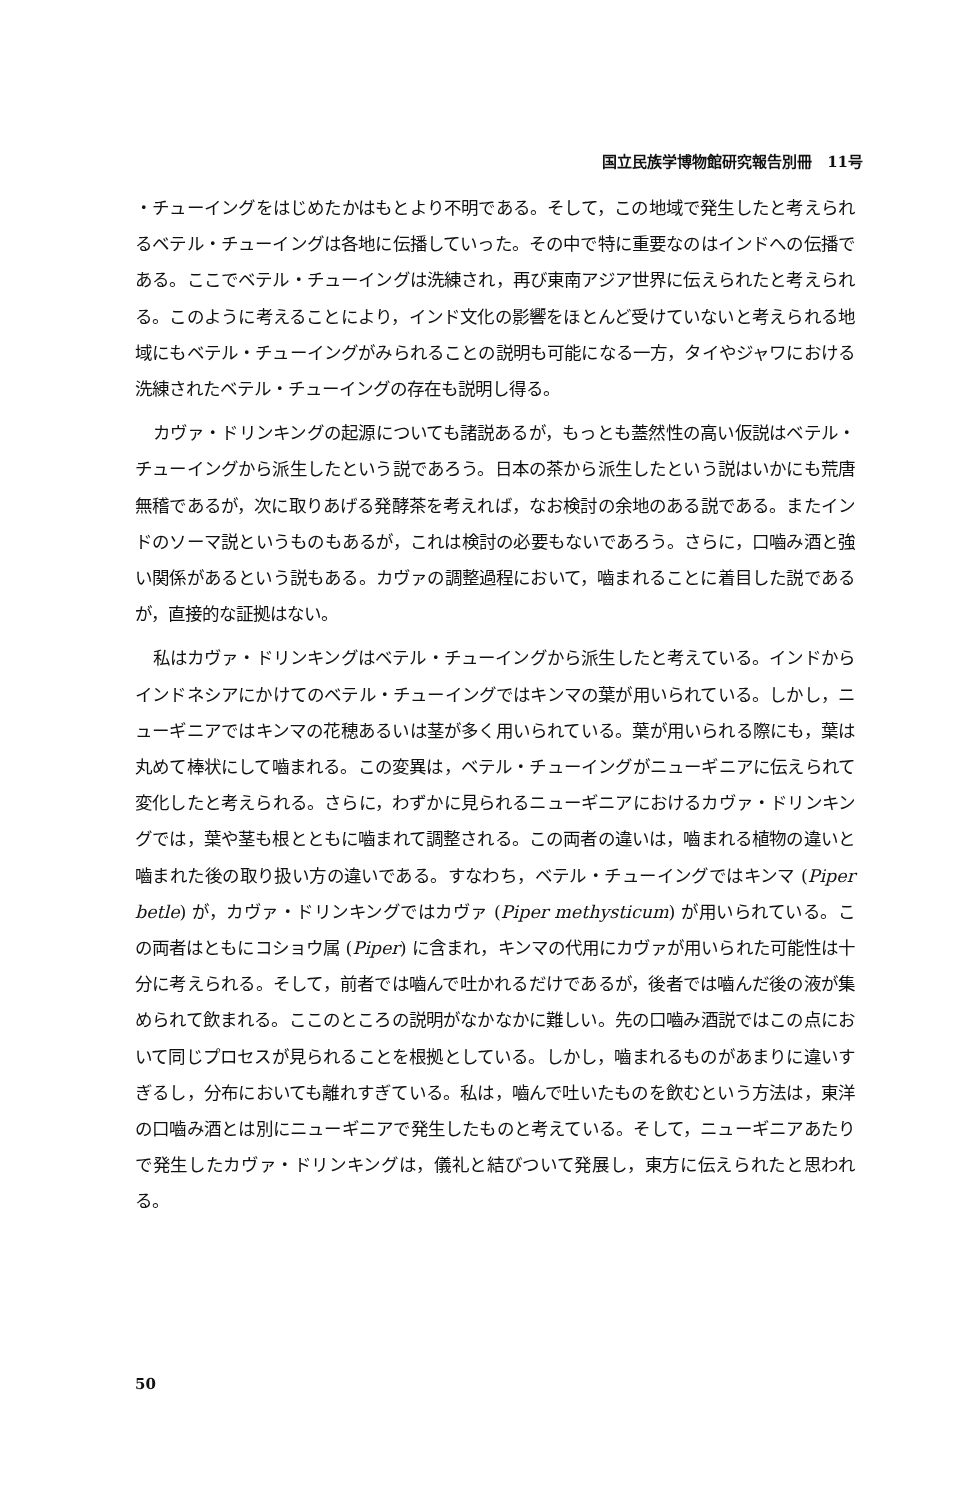国立民族学博物館研究報告別冊　11号
・チューイングをはじめたかはもとより不明である。そして，この地域で発生したと考えられるベテル・チューイングは各地に伝播していった。その中で特に重要なのはインドへの伝播である。ここでベテル・チューイングは洗練され，再び東南アジア世界に伝えられたと考えられる。このように考えることにより，インド文化の影響をほとんど受けていないと考えられる地域にもベテル・チューイングがみられることの説明も可能になる一方，タイやジャワにおける洗練されたベテル・チューイングの存在も説明し得る。
カヴァ・ドリンキングの起源についても諸説あるが，もっとも蓋然性の高い仮説はベテル・チューイングから派生したという説であろう。日本の茶から派生したという説はいかにも荒唐無稽であるが，次に取りあげる発酵茶を考えれば，なお検討の余地のある説である。またインドのソーマ説というものもあるが，これは検討の必要もないであろう。さらに，口嚙み酒と強い関係があるという説もある。カヴァの調整過程において，嚙まれることに着目した説であるが，直接的な証拠はない。
私はカヴァ・ドリンキングはベテル・チューイングから派生したと考えている。インドからインドネシアにかけてのベテル・チューイングではキンマの葉が用いられている。しかし，ニューギニアではキンマの花穂あるいは茎が多く用いられている。葉が用いられる際にも，葉は丸めて棒状にして嚙まれる。この変異は，ベテル・チューイングがニューギニアに伝えられて変化したと考えられる。さらに，わずかに見られるニューギニアにおけるカヴァ・ドリンキングでは，葉や茎も根とともに嚙まれて調整される。この両者の違いは，嚙まれる植物の違いと嚙まれた後の取り扱い方の違いである。すなわち，ベテル・チューイングではキンマ (Piper betle) が，カヴァ・ドリンキングではカヴァ (Piper methysticum) が用いられている。この両者はともにコショウ属 (Piper) に含まれ，キンマの代用にカヴァが用いられた可能性は十分に考えられる。そして，前者では嚙んで吐かれるだけであるが，後者では嚙んだ後の液が集められて飲まれる。ここのところの説明がなかなかに難しい。先の口嚙み酒説ではこの点において同じプロセスが見られることを根拠としている。しかし，嚙まれるものがあまりに違いすぎるし，分布においても離れすぎている。私は，嚙んで吐いたものを飲むという方法は，東洋の口嚙み酒とは別にニューギニアで発生したものと考えている。そして，ニューギニアあたりで発生したカヴァ・ドリンキングは，儀礼と結びついて発展し，東方に伝えられたと思われる。
50